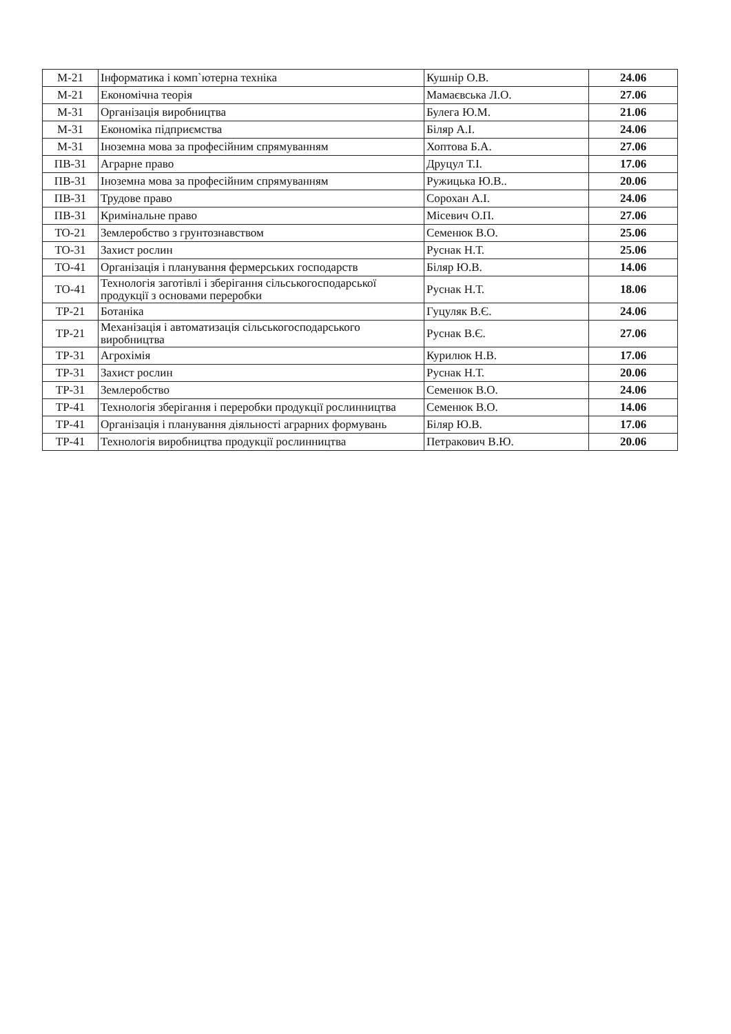| М-21 | Інформатика і комп`ютерна техніка | Кушнір О.В. | 24.06 |
| М-21 | Економічна теорія | Мамаєвська Л.О. | 27.06 |
| М-31 | Організація виробництва | Булега Ю.М. | 21.06 |
| М-31 | Економіка підприємства | Біляр А.І. | 24.06 |
| М-31 | Іноземна мова за професійним спрямуванням | Хоптова Б.А. | 27.06 |
| ПВ-31 | Аграрне право | Друцул Т.І. | 17.06 |
| ПВ-31 | Іноземна мова за професійним спрямуванням | Ружицька Ю.В.. | 20.06 |
| ПВ-31 | Трудове право | Сорохан А.І. | 24.06 |
| ПВ-31 | Кримінальне право | Місевич О.П. | 27.06 |
| ТО-21 | Землеробство з грунтознавством | Семенюк В.О. | 25.06 |
| ТО-31 | Захист рослин | Руснак Н.Т. | 25.06 |
| ТО-41 | Організація і планування фермерських господарств | Біляр Ю.В. | 14.06 |
| ТО-41 | Технологія заготівлі і зберігання сільськогосподарської продукції з основами переробки | Руснак Н.Т. | 18.06 |
| ТР-21 | Ботаніка | Гуцуляк В.Є. | 24.06 |
| ТР-21 | Механізація і автоматизація сільськогосподарського виробництва | Руснак В.Є. | 27.06 |
| ТР-31 | Агрохімія | Курилюк Н.В. | 17.06 |
| ТР-31 | Захист рослин | Руснак Н.Т. | 20.06 |
| ТР-31 | Землеробство | Семенюк В.О. | 24.06 |
| ТР-41 | Технологія зберігання і переробки продукції рослинництва | Семенюк В.О. | 14.06 |
| ТР-41 | Організація і планування діяльності аграрних формувань | Біляр Ю.В. | 17.06 |
| ТР-41 | Технологія виробництва продукції рослинництва | Петракович В.Ю. | 20.06 |